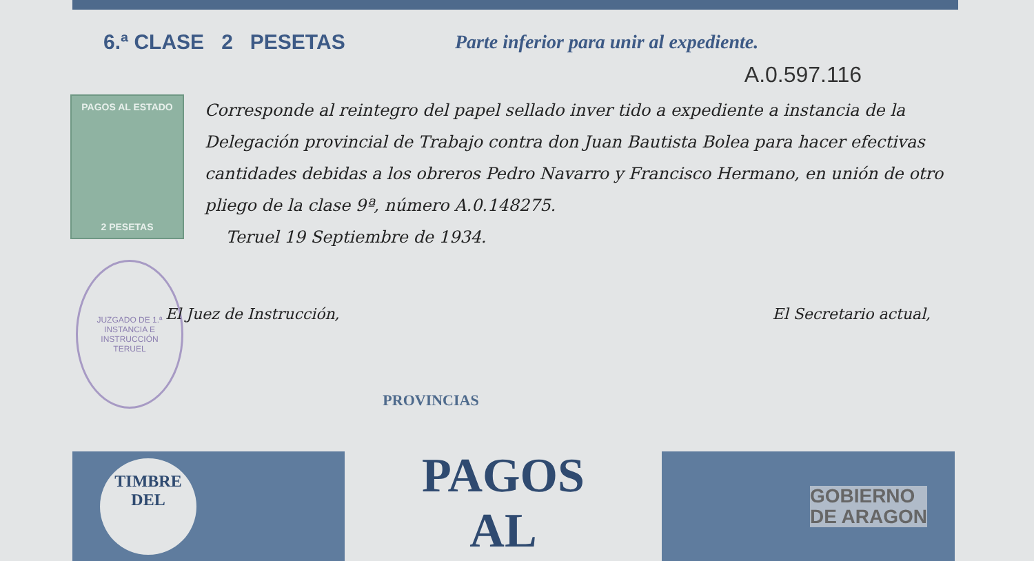6.ª CLASE 2 PESETAS
Parte inferior para unir al expediente.
A.0.597.116
PAGOS AL ESTADO
2 PESETAS
Corresponde al reintegro del papel sellado inver tido a expediente a instancia de la Delegación provincial de Trabajo contra don Juan Bautista Bolea para hacer efectivas cantidades debidas a los obreros Pedro Navarro y Francisco Hermano, en unión de otro pliego de la clase 9ª, número A.0.148275.
Teruel 19 Septiembre de 1934.
JUZGADO DE 1.ª INSTANCIA E INSTRUCCIÓN
TERUEL
El Juez de Instrucción, El Secretario actual,
PROVINCIAS
TIMBRE
DEL
PAGOS
AL
GOBIERNO
DE ARAGON